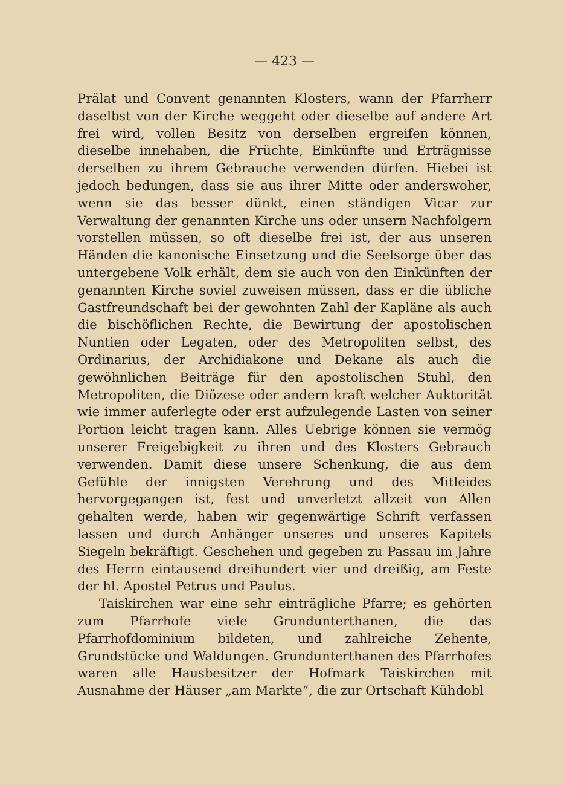— 423 —
Prälat und Convent genannten Klosters, wann der Pfarrherr daselbst von der Kirche weggeht oder dieselbe auf andere Art frei wird, vollen Besitz von derselben ergreifen können, dieselbe innehaben, die Früchte, Einkünfte und Erträgnisse derselben zu ihrem Gebrauche verwenden dürfen. Hiebei ist jedoch bedungen, dass sie aus ihrer Mitte oder anderswoher, wenn sie das besser dünkt, einen ständigen Vicar zur Verwaltung der genannten Kirche uns oder unsern Nachfolgern vorstellen müssen, so oft dieselbe frei ist, der aus unseren Händen die kanonische Einsetzung und die Seelsorge über das untergebene Volk erhält, dem sie auch von den Einkünften der genannten Kirche soviel zuweisen müssen, dass er die übliche Gastfreundschaft bei der gewohnten Zahl der Kapläne als auch die bischöflichen Rechte, die Bewirtung der apostolischen Nuntien oder Legaten, oder des Metropoliten selbst, des Ordinarius, der Archidiakone und Dekane als auch die gewöhnlichen Beiträge für den apostolischen Stuhl, den Metropoliten, die Diözese oder andern kraft welcher Auktorität wie immer auferlegte oder erst aufzulegende Lasten von seiner Portion leicht tragen kann. Alles Uebrige können sie vermög unserer Freigebigkeit zu ihren und des Klosters Gebrauch verwenden. Damit diese unsere Schenkung, die aus dem Gefühle der innigsten Verehrung und des Mitleides hervorgegangen ist, fest und unverletzt allzeit von Allen gehalten werde, haben wir gegenwärtige Schrift verfassen lassen und durch Anhänger unseres und unseres Kapitels Siegeln bekräftigt. Geschehen und gegeben zu Passau im Jahre des Herrn eintausend dreihundert vier und dreißig, am Feste der hl. Apostel Petrus und Paulus.
Taiskirchen war eine sehr einträgliche Pfarre; es gehörten zum Pfarrhofe viele Grundunterthanen, die das Pfarrhofdominium bildeten, und zahlreiche Zehente, Grundstücke und Waldungen. Grundunterthanen des Pfarrhofes waren alle Hausbesitzer der Hofmark Taiskirchen mit Ausnahme der Häuser „am Markte“, die zur Ortschaft Kühdobl